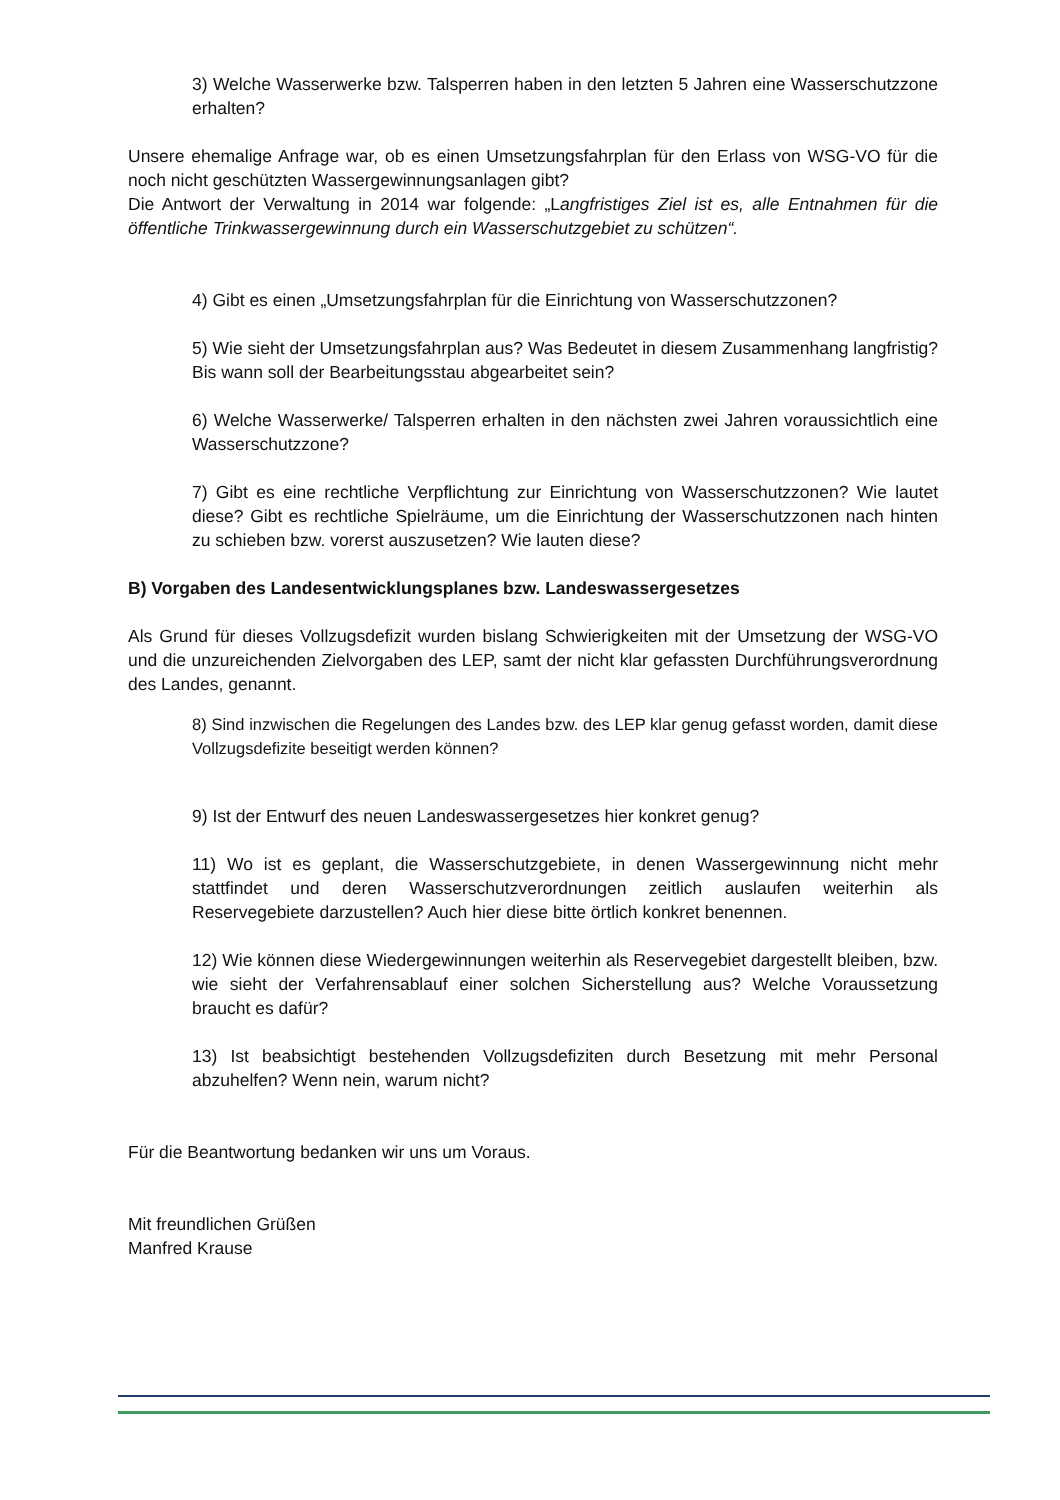3) Welche Wasserwerke bzw. Talsperren haben in den letzten 5 Jahren eine Wasserschutzzone erhalten?
Unsere ehemalige Anfrage war, ob es einen Umsetzungsfahrplan für den Erlass von WSG-VO für die noch nicht geschützten Wassergewinnungsanlagen gibt?
Die Antwort der Verwaltung in 2014 war folgende: „Langfristiges Ziel ist es, alle Entnahmen für die öffentliche Trinkwassergewinnung durch ein Wasserschutzgebiet zu schützen“.
4) Gibt es einen „Umsetzungsfahrplan für die Einrichtung von Wasserschutzzonen?
5) Wie sieht der Umsetzungsfahrplan aus? Was Bedeutet in diesem Zusammenhang langfristig? Bis wann soll der Bearbeitungsstau abgearbeitet sein?
6) Welche Wasserwerke/ Talsperren erhalten in den nächsten zwei Jahren voraussichtlich eine Wasserschutzzone?
7) Gibt es eine rechtliche Verpflichtung zur Einrichtung von Wasserschutzzonen? Wie lautet diese? Gibt es rechtliche Spielräume, um die Einrichtung der Wasserschutzzonen nach hinten zu schieben bzw. vorerst auszusetzen? Wie lauten diese?
B) Vorgaben des Landesentwicklungsplanes bzw. Landeswassergesetzes
Als Grund für dieses Vollzugsdefizit wurden bislang Schwierigkeiten mit der Umsetzung der WSG-VO und die unzureichenden Zielvorgaben des LEP, samt der nicht klar gefassten Durchführungsverordnung des Landes, genannt.
8) Sind inzwischen die Regelungen des Landes bzw. des LEP klar genug gefasst worden, damit diese Vollzugsdefizite beseitigt werden können?
9) Ist der Entwurf des neuen Landeswassergesetzes hier konkret genug?
11) Wo ist es geplant, die Wasserschutzgebiete, in denen Wassergewinnung nicht mehr stattfindet und deren Wasserschutzverordnungen zeitlich auslaufen weiterhin als Reservegebiete darzustellen? Auch hier diese bitte örtlich konkret benennen.
12) Wie können diese Wiedergewinnungen weiterhin als Reservegebiet dargestellt bleiben, bzw. wie sieht der Verfahrensablauf einer solchen Sicherstellung aus? Welche Voraussetzung braucht es dafür?
13) Ist beabsichtigt bestehenden Vollzugsdefiziten durch Besetzung mit mehr Personal abzuhelfen? Wenn nein, warum nicht?
Für die Beantwortung bedanken wir uns um Voraus.
Mit freundlichen Grüßen
Manfred Krause